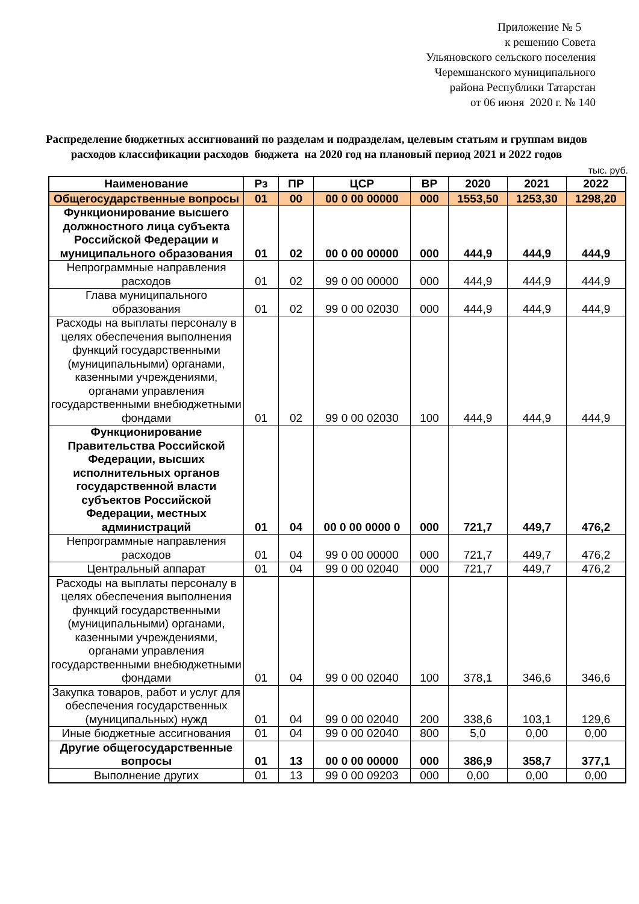Приложение № 5
к решению Совета
Ульяновского сельского поселения
Черемшанского муниципального
района Республики Татарстан
от 06 июня 2020 г. № 140
Распределение бюджетных ассигнований по разделам и подразделам, целевым статьям и группам видов расходов классификации расходов бюджета на 2020 год на плановый период 2021 и 2022 годов
тыс. руб.
| Наименование | Рз | ПР | ЦСР | ВР | 2020 | 2021 | 2022 |
| --- | --- | --- | --- | --- | --- | --- | --- |
| Общегосударственные вопросы | 01 | 00 | 00 0 00 00000 | 000 | 1553,50 | 1253,30 | 1298,20 |
| Функционирование высшего должностного лица субъекта Российской Федерации и муниципального образования | 01 | 02 | 00 0 00 00000 | 000 | 444,9 | 444,9 | 444,9 |
| Непрограммные направления расходов | 01 | 02 | 99 0 00 00000 | 000 | 444,9 | 444,9 | 444,9 |
| Глава муниципального образования | 01 | 02 | 99 0 00 02030 | 000 | 444,9 | 444,9 | 444,9 |
| Расходы на выплаты персоналу в целях обеспечения выполнения функций государственными (муниципальными) органами, казенными учреждениями, органами управления государственными внебюджетными фондами | 01 | 02 | 99 0 00 02030 | 100 | 444,9 | 444,9 | 444,9 |
| Функционирование Правительства Российской Федерации, высших исполнительных органов государственной власти субъектов Российской Федерации, местных администраций | 01 | 04 | 00 0 00 0000 0 | 000 | 721,7 | 449,7 | 476,2 |
| Непрограммные направления расходов | 01 | 04 | 99 0 00 00000 | 000 | 721,7 | 449,7 | 476,2 |
| Центральный аппарат | 01 | 04 | 99 0 00 02040 | 000 | 721,7 | 449,7 | 476,2 |
| Расходы на выплаты персоналу в целях обеспечения выполнения функций государственными (муниципальными) органами, казенными учреждениями, органами управления государственными внебюджетными фондами | 01 | 04 | 99 0 00 02040 | 100 | 378,1 | 346,6 | 346,6 |
| Закупка товаров, работ и услуг для обеспечения государственных (муниципальных) нужд | 01 | 04 | 99 0 00 02040 | 200 | 338,6 | 103,1 | 129,6 |
| Иные бюджетные ассигнования | 01 | 04 | 99 0 00 02040 | 800 | 5,0 | 0,00 | 0,00 |
| Другие общегосударственные вопросы | 01 | 13 | 00 0 00 00000 | 000 | 386,9 | 358,7 | 377,1 |
| Выполнение других | 01 | 13 | 99 0 00 09203 | 000 | 0,00 | 0,00 | 0,00 |